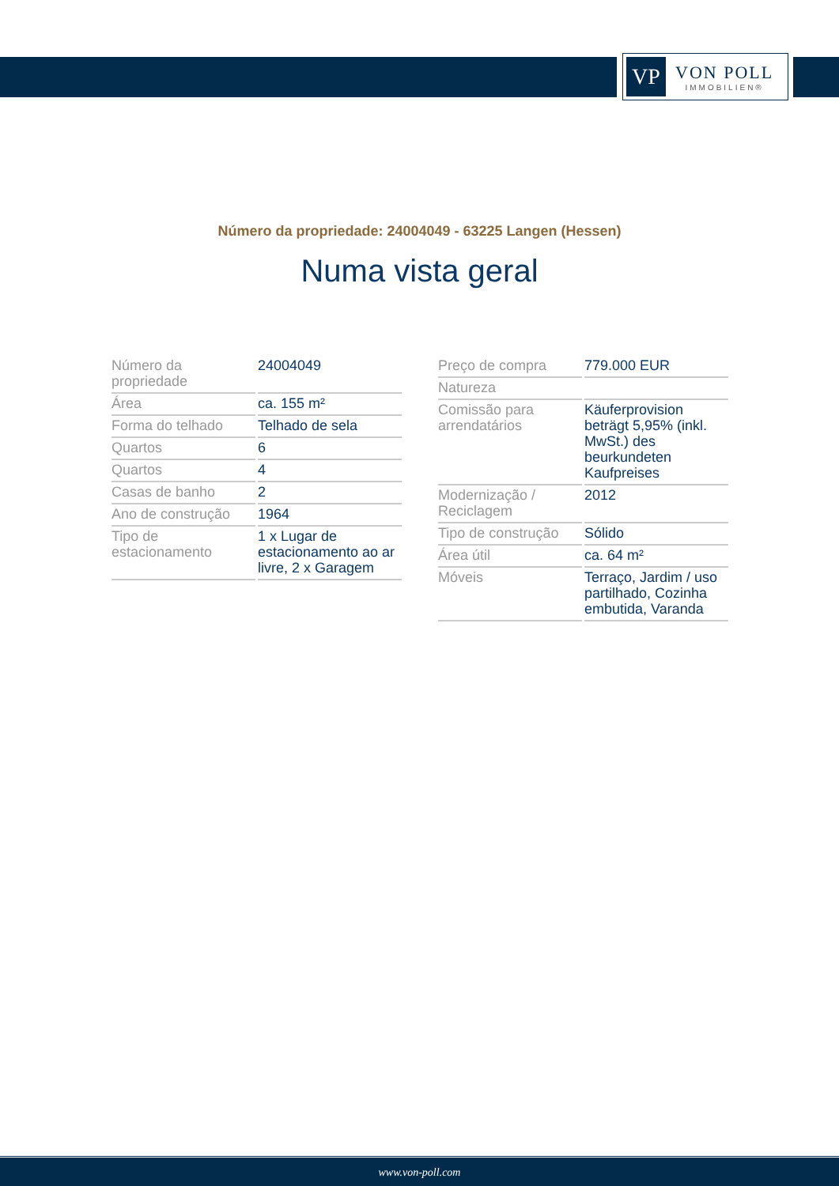VP
VON POLL
IMMOBILIEN®
Número da propriedade: 24004049 - 63225 Langen (Hessen)
Numa vista geral
| Número da propriedade | 24004049 |
| Área | ca. 155 m² |
| Forma do telhado | Telhado de sela |
| Quartos | 6 |
| Quartos | 4 |
| Casas de banho | 2 |
| Ano de construção | 1964 |
| Tipo de estacionamento | 1 x Lugar de estacionamento ao ar livre, 2 x Garagem |
| Preço de compra | 779.000 EUR |
| Natureza | |
| Comissão para arrendatários | Käuferprovision beträgt 5,95% (inkl. MwSt.) des beurkundeten Kaufpreises |
| Modernização / Reciclagem | 2012 |
| Tipo de construção | Sólido |
| Área útil | ca. 64 m² |
| Móveis | Terraço, Jardim / uso partilhado, Cozinha embutida, Varanda |
www.von-poll.com